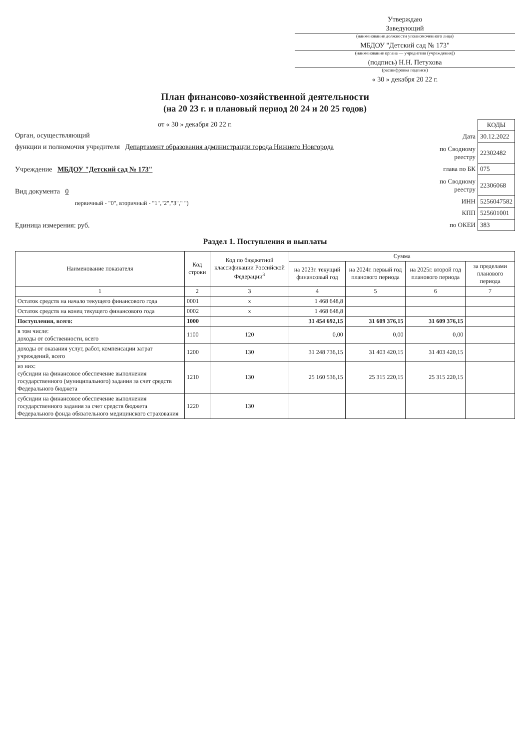Утверждаю
Заведующий
(наименование должности уполномоченного лица)
МБДОУ "Детский сад № 173"
(наименование органа — учредителя (учреждения))
(подпись) Н.Н. Петухова
(расшифровка подписи)
« 30 » декабря 20 22 г.
План финансово-хозяйственной деятельности
(на 20 23 г. и плановый период 20 24 и 20 25 годов)
от « 30 » декабря 20 22 г.
Орган, осуществляющий
функции и полномочия учредителя Департамент образования администрации города Нижнего Новгорода
Учреждение МБДОУ "Детский сад № 173"
Вид документа 0
первичный - "0", вторичный - "1","2","3"," ")
Единица измерения: руб.
| | КОДЫ |
| Дата | 30.12.2022 |
| по Сводному реестру | 22302482 |
| глава по БК | 075 |
| по Сводному реестру | 22306068 |
| ИНН | 5256047582 |
| КПП | 525601001 |
| по ОКЕИ | 383 |
Раздел 1. Поступления и выплаты
| Наименование показателя | Код строки | Код по бюджетной классификации Российской Федерации<sup>3</sup> | Сумма | | | |
| --- | --- | --- | --- | --- | --- | --- |
| | | | на 2023г. текущий финансовый год | на 2024г. первый год планового периода | на 2025г. второй год планового периода | за пределами планового периода |
| 1 | 2 | 3 | 4 | 5 | 6 | 7 |
| Остаток средств на начало текущего финансового года | 0001 | x | 1 468 648,8 | | | |
| Остаток средств на конец текущего финансового года | 0002 | x | 1 468 648,8 | | | |
| Поступления, всего: | 1000 | | 31 454 692,15 | 31 609 376,15 | 31 609 376,15 | |
| в том числе: доходы от собственности, всего | 1100 | 120 | 0,00 | 0,00 | 0,00 | |
| доходы от оказания услуг, работ, компенсации затрат учреждений, всего | 1200 | 130 | 31 248 736,15 | 31 403 420,15 | 31 403 420,15 | |
| из них: субсидии на финансовое обеспечение выполнения государственного (муниципального) задания за счет средств Федерального бюджета | 1210 | 130 | 25 160 536,15 | 25 315 220,15 | 25 315 220,15 | |
| субсидии на финансовое обеспечение выполнения государственного задания за счет средств бюджета Федерального фонда обязательного медицинского страхования | 1220 | 130 | | | | |